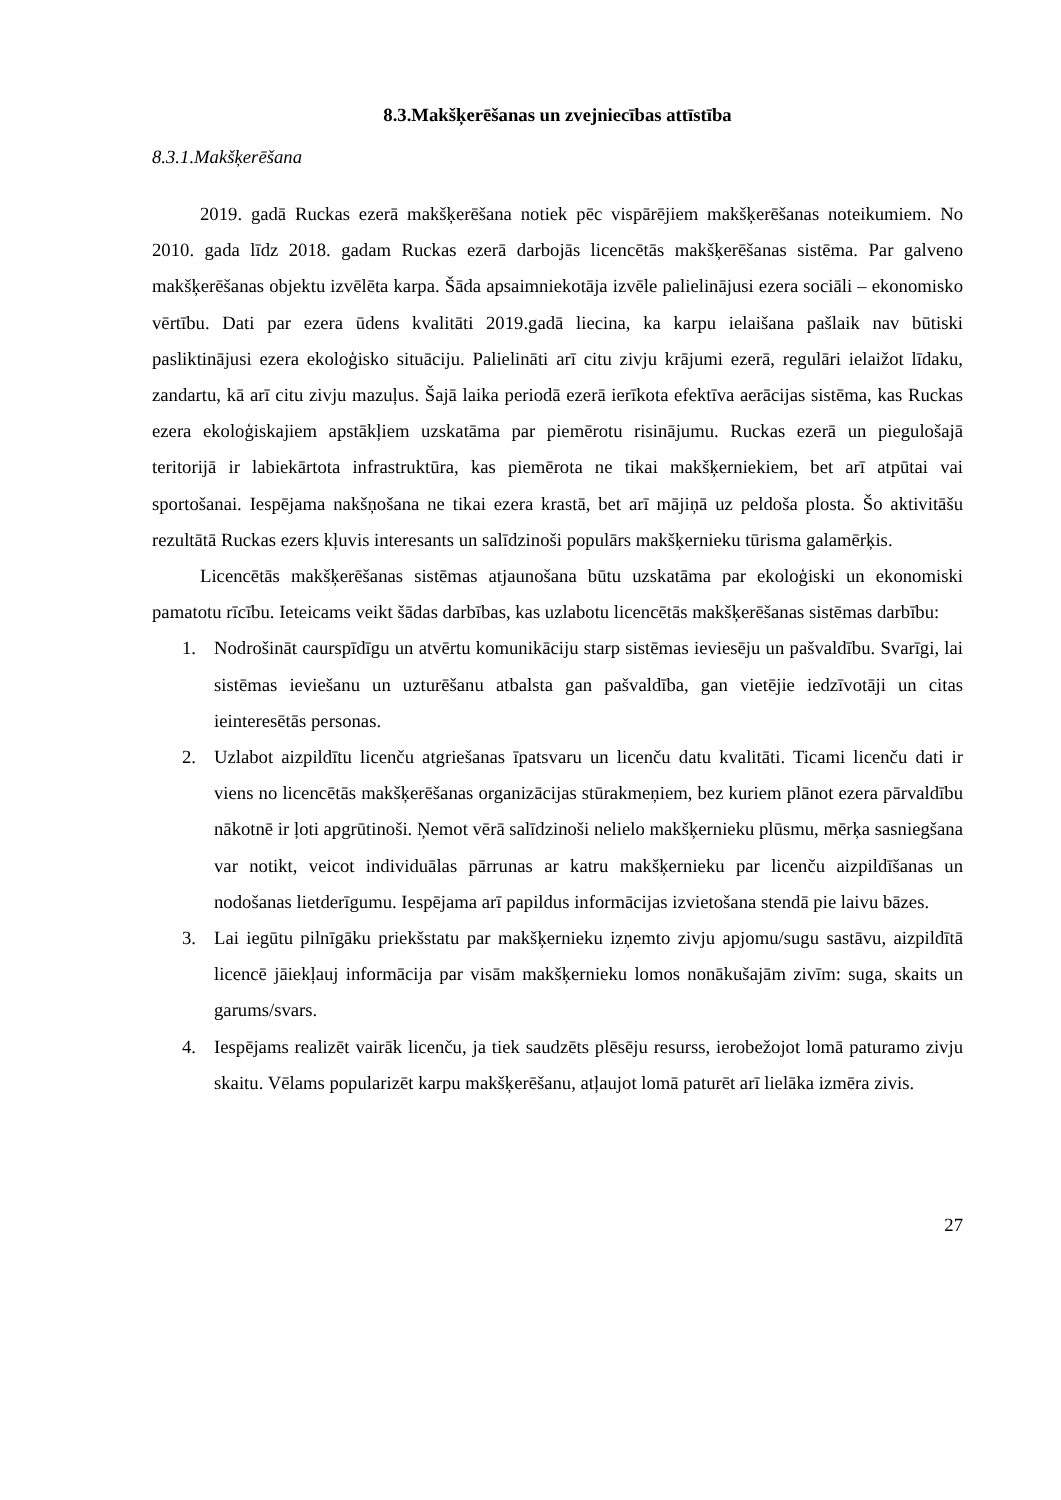8.3.Makšķerēšanas un zvejniecības attīstība
8.3.1.Makšķerēšana
2019. gadā Ruckas ezerā makšķerēšana notiek pēc vispārējiem makšķerēšanas noteikumiem. No 2010. gada līdz 2018. gadam Ruckas ezerā darbojās licencētās makšķerēšanas sistēma. Par galveno makšķerēšanas objektu izvēlēta karpa. Šāda apsaimniekotāja izvēle palielinājusi ezera sociāli – ekonomisko vērtību. Dati par ezera ūdens kvalitāti 2019.gadā liecina, ka karpu ielaišana pašlaik nav būtiski pasliktinājusi ezera ekoloģisko situāciju. Palielināti arī citu zivju krājumi ezerā, regulāri ielaižot līdaku, zandartu, kā arī citu zivju mazuļus. Šajā laika periodā ezerā ierīkota efektīva aerācijas sistēma, kas Ruckas ezera ekoloģiskajiem apstākļiem uzskatāma par piemērotu risinājumu. Ruckas ezerā un piegulošajā teritorijā ir labiekārtota infrastruktūra, kas piemērota ne tikai makšķerniekiem, bet arī atpūtai vai sportošanai. Iespējama nakšņošana ne tikai ezera krastā, bet arī mājiņā uz peldoša plosta. Šo aktivitāšu rezultātā Ruckas ezers kļuvis interesants un salīdzinoši populārs makšķernieku tūrisma galamērķis.
Licencētās makšķerēšanas sistēmas atjaunošana būtu uzskatāma par ekoloģiski un ekonomiski pamatotu rīcību. Ieteicams veikt šādas darbības, kas uzlabotu licencētās makšķerēšanas sistēmas darbību:
1. Nodrošināt caurspīdīgu un atvērtu komunikāciju starp sistēmas ieviesēju un pašvaldību. Svarīgi, lai sistēmas ieviešanu un uzturēšanu atbalsta gan pašvaldība, gan vietējie iedzīvotāji un citas ieinteresētās personas.
2. Uzlabot aizpildītu licenču atgriešanas īpatsvaru un licenču datu kvalitāti. Ticami licenču dati ir viens no licencētās makšķerēšanas organizācijas stūrakmeņiem, bez kuriem plānot ezera pārvaldību nākotnē ir ļoti apgrūtinoši. Ņemot vērā salīdzinoši nelielo makšķernieku plūsmu, mērķa sasniegšana var notikt, veicot individuālas pārrunas ar katru makšķernieku par licenču aizpildīšanas un nodošanas lietderīgumu. Iespējama arī papildus informācijas izvietošana stendā pie laivu bāzes.
3. Lai iegūtu pilnīgāku priekšstatu par makšķernieku izņemto zivju apjomu/sugu sastāvu, aizpildītā licencē jāiekļauj informācija par visām makšķernieku lomos nonākušajām zivīm: suga, skaits un garums/svars.
4. Iespējams realizēt vairāk licenču, ja tiek saudzēts plēsēju resurss, ierobežojot lomā paturamo zivju skaitu. Vēlams popularizēt karpu makšķerēšanu, atļaujot lomā paturēt arī lielāka izmēra zivis.
27